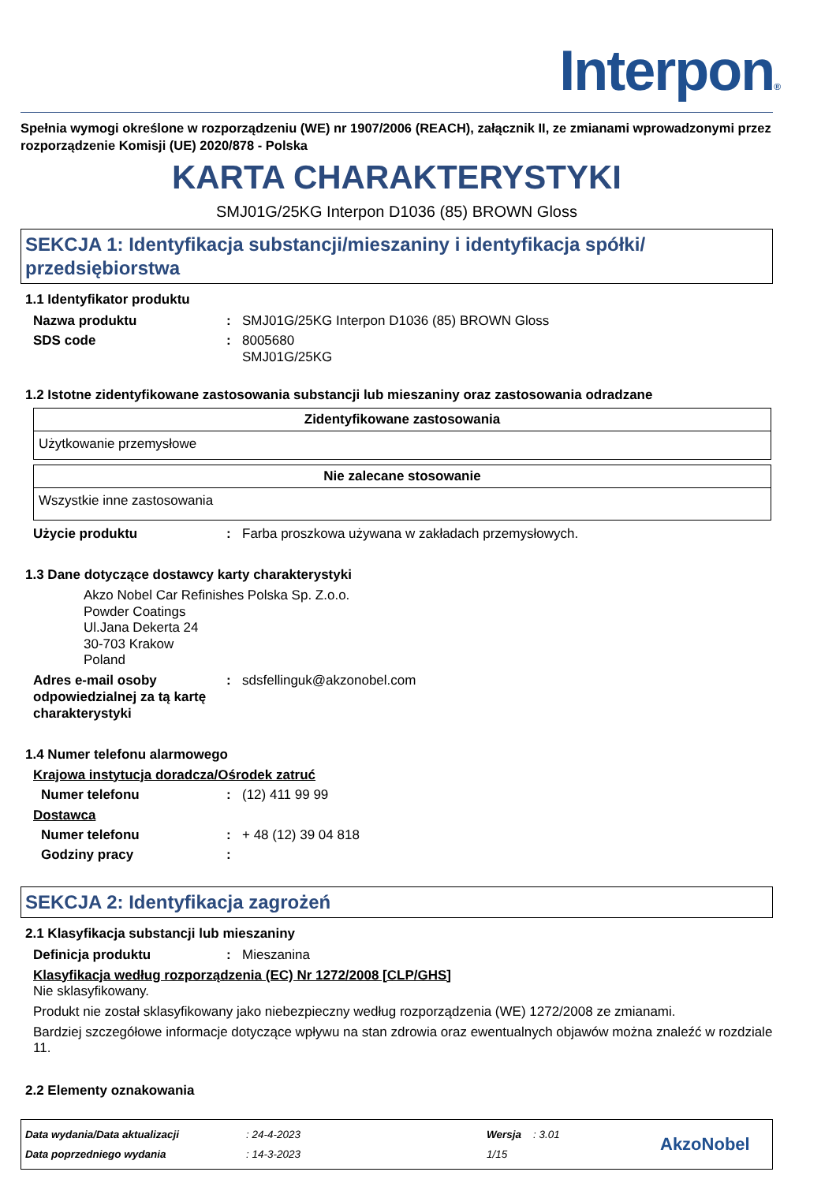Interpon®
Spełnia wymogi określone w rozporządzeniu (WE) nr 1907/2006 (REACH), załącznik II, ze zmianami wprowadzonymi przez rozporządzenie Komisji (UE) 2020/878 - Polska
KARTA CHARAKTERYSTYKI
SMJ01G/25KG Interpon D1036 (85) BROWN Gloss
SEKCJA 1: Identyfikacja substancji/mieszaniny i identyfikacja spółki/ przedsiębiorstwa
1.1 Identyfikator produktu
Nazwa produktu : SMJ01G/25KG Interpon D1036 (85) BROWN Gloss
SDS code : 8005680
SMJ01G/25KG
1.2 Istotne zidentyfikowane zastosowania substancji lub mieszaniny oraz zastosowania odradzane
| Zidentyfikowane zastosowania |
| --- |
| Użytkowanie przemysłowe |
| Nie zalecane stosowanie |
| --- |
| Wszystkie inne zastosowania |
Użycie produktu : Farba proszkowa używana w zakładach przemysłowych.
1.3 Dane dotyczące dostawcy karty charakterystyki
Akzo Nobel Car Refinishes Polska Sp. Z.o.o.
Powder Coatings
Ul.Jana Dekerta 24
30-703 Krakow
Poland
Adres e-mail osoby odpowiedzialnej za tą kartę charakterystyki
: sdsfellinguk@akzonobel.com
1.4 Numer telefonu alarmowego
Krajowa instytucja doradcza/Ośrodek zatruć
Numer telefonu : (12) 411 99 99
Dostawca
Numer telefonu : + 48 (12) 39 04 818
Godziny pracy :
SEKCJA 2: Identyfikacja zagrożeń
2.1 Klasyfikacja substancji lub mieszaniny
Definicja produktu : Mieszanina
Klasyfikacja według rozporządzenia (EC) Nr 1272/2008 [CLP/GHS]
Nie sklasyfikowany.
Produkt nie został sklasyfikowany jako niebezpieczny według rozporządzenia (WE) 1272/2008 ze zmianami.
Bardziej szczegółowe informacje dotyczące wpływu na stan zdrowia oraz ewentualnych objawów można znaleźć w rozdziale 11.
2.2 Elementy oznakowania
Data wydania/Data aktualizacji
Data poprzedniego wydania
: 24-4-2023
: 14-3-2023
Wersja : 3.01
1/15
AkzoNobel